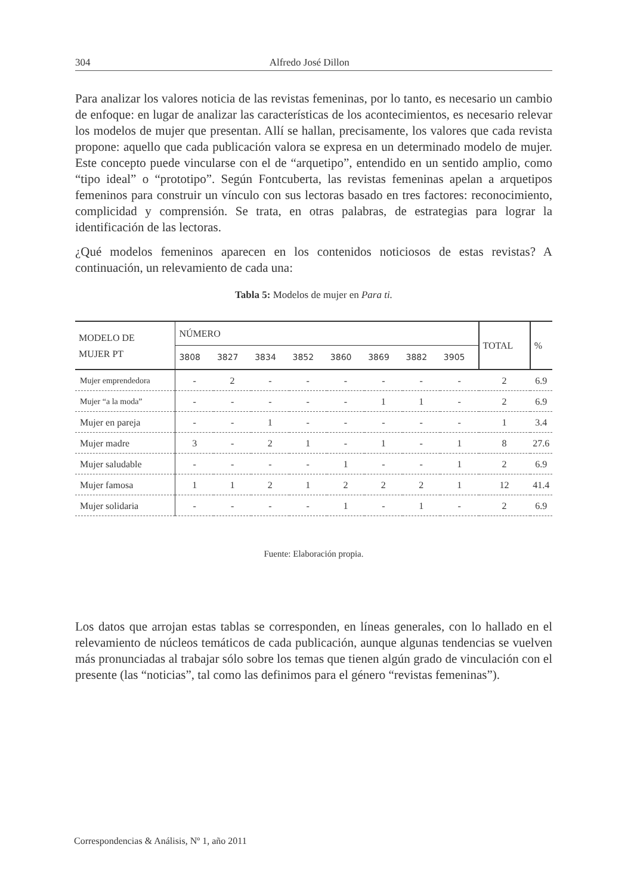304 Alfredo José Dillon
Para analizar los valores noticia de las revistas femeninas, por lo tanto, es necesario un cambio de enfoque: en lugar de analizar las características de los acontecimientos, es necesario relevar los modelos de mujer que presentan. Allí se hallan, precisamente, los valores que cada revista propone: aquello que cada publicación valora se expresa en un determinado modelo de mujer. Este concepto puede vincularse con el de “arquetipo”, entendido en un sentido amplio, como “tipo ideal” o “prototipo”. Según Fontcuberta, las revistas femeninas apelan a arquetipos femeninos para construir un vínculo con sus lectoras basado en tres factores: reconocimiento, complicidad y comprensión. Se trata, en otras palabras, de estrategias para lograr la identificación de las lectoras.
¿Qué modelos femeninos aparecen en los contenidos noticiosos de estas revistas? A continuación, un relevamiento de cada una:
Tabla 5: Modelos de mujer en Para ti.
| MODELO DE MUJER PT | NÚMERO | | | | | | | | TOTAL | % |
| --- | --- | --- | --- | --- | --- | --- | --- | --- | --- | --- |
| | 3808 | 3827 | 3834 | 3852 | 3860 | 3869 | 3882 | 3905 | | |
| Mujer emprendedora | - | 2 | - | - | - | - | - | - | 2 | 6.9 |
| Mujer “a la moda” | - | - | - | - | - | 1 | 1 | - | 2 | 6.9 |
| Mujer en pareja | - | - | 1 | - | - | - | - | - | 1 | 3.4 |
| Mujer madre | 3 | - | 2 | 1 | - | 1 | - | 1 | 8 | 27.6 |
| Mujer saludable | - | - | - | - | 1 | - | - | 1 | 2 | 6.9 |
| Mujer famosa | 1 | 1 | 2 | 1 | 2 | 2 | 2 | 1 | 12 | 41.4 |
| Mujer solidaria | - | - | - | - | 1 | - | 1 | - | 2 | 6.9 |
Fuente: Elaboración propia.
Los datos que arrojan estas tablas se corresponden, en líneas generales, con lo hallado en el relevamiento de núcleos temáticos de cada publicación, aunque algunas tendencias se vuelven más pronunciadas al trabajar sólo sobre los temas que tienen algún grado de vinculación con el presente (las “noticias”, tal como las definimos para el género “revistas femeninas”).
Correspondencias & Análisis, Nº 1, año 2011